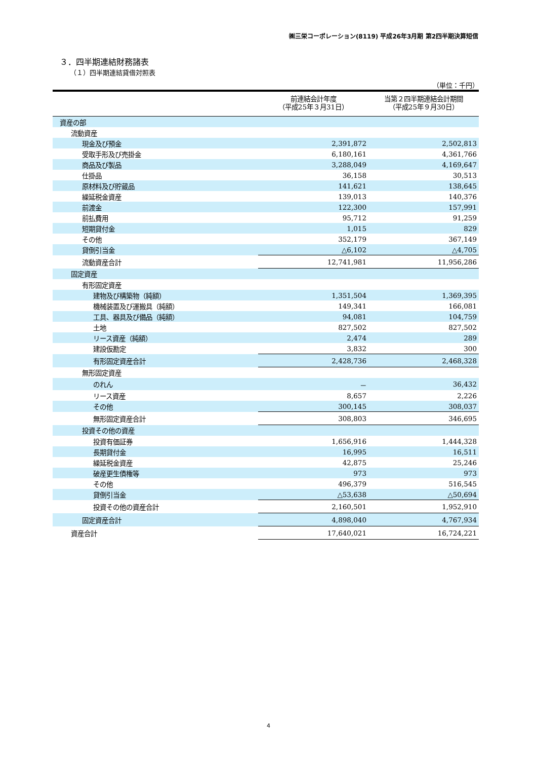㈱三栄コーポレーション(8119) 平成26年3月期 第2四半期決算短信
３．四半期連結財務諸表
（１）四半期連結貸借対照表
（単位：千円）
| | 前連結会計年度 （平成25年３月31日） | 当第２四半期連結会計期間 （平成25年９月30日） |
| --- | --- | --- |
| 資産の部 | | |
| 流動資産 | | |
| 現金及び預金 | 2,391,872 | 2,502,813 |
| 受取手形及び売掛金 | 6,180,161 | 4,361,766 |
| 商品及び製品 | 3,288,049 | 4,169,647 |
| 仕掛品 | 36,158 | 30,513 |
| 原材料及び貯蔵品 | 141,621 | 138,645 |
| 繰延税金資産 | 139,013 | 140,376 |
| 前渡金 | 122,300 | 157,991 |
| 前払費用 | 95,712 | 91,259 |
| 短期貸付金 | 1,015 | 829 |
| その他 | 352,179 | 367,149 |
| 貸倒引当金 | △6,102 | △4,705 |
| 流動資産合計 | 12,741,981 | 11,956,286 |
| 固定資産 | | |
| 有形固定資産 | | |
| 建物及び構築物（純額） | 1,351,504 | 1,369,395 |
| 機械装置及び運搬具（純額） | 149,341 | 166,081 |
| 工具、器具及び備品（純額） | 94,081 | 104,759 |
| 土地 | 827,502 | 827,502 |
| リース資産（純額） | 2,474 | 289 |
| 建設仮勘定 | 3,832 | 300 |
| 有形固定資産合計 | 2,428,736 | 2,468,328 |
| 無形固定資産 | | |
| のれん | － | 36,432 |
| リース資産 | 8,657 | 2,226 |
| その他 | 300,145 | 308,037 |
| 無形固定資産合計 | 308,803 | 346,695 |
| 投資その他の資産 | | |
| 投資有価証券 | 1,656,916 | 1,444,328 |
| 長期貸付金 | 16,995 | 16,511 |
| 繰延税金資産 | 42,875 | 25,246 |
| 破産更生債権等 | 973 | 973 |
| その他 | 496,379 | 516,545 |
| 貸倒引当金 | △53,638 | △50,694 |
| 投資その他の資産合計 | 2,160,501 | 1,952,910 |
| 固定資産合計 | 4,898,040 | 4,767,934 |
| 資産合計 | 17,640,021 | 16,724,221 |
4